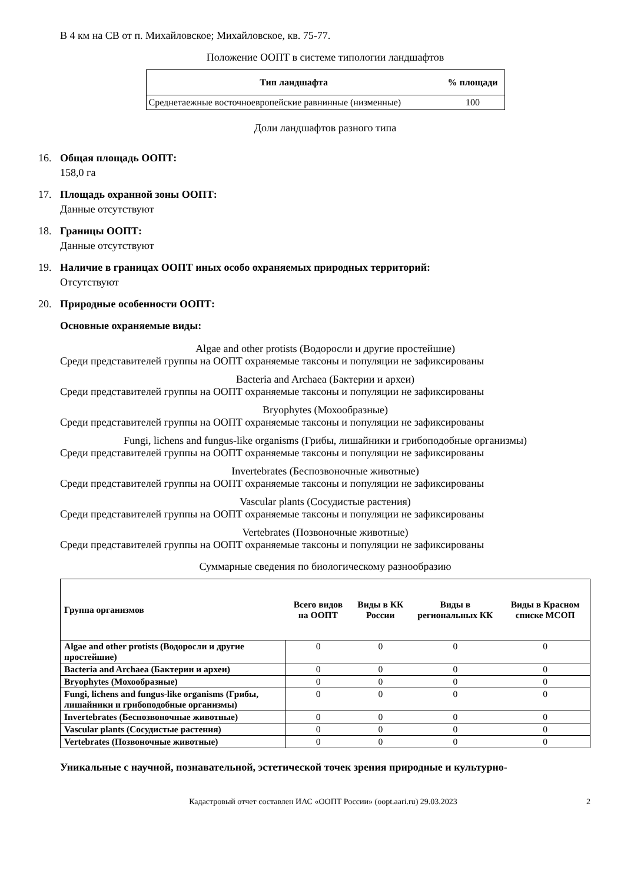В 4 км на СВ от п. Михайловское; Михайловское, кв. 75-77.
Положение ООПТ в системе типологии ландшафтов
| Тип ландшафта | % площади |
| --- | --- |
| Среднетаежные восточноевропейские равнинные (низменные) | 100 |
Доли ландшафтов разного типа
16. Общая площадь ООПТ:
158,0 га
17. Площадь охранной зоны ООПТ:
Данные отсутствуют
18. Границы ООПТ:
Данные отсутствуют
19. Наличие в границах ООПТ иных особо охраняемых природных территорий:
Отсутствуют
20. Природные особенности ООПТ:
Основные охраняемые виды:
Algae and other protists (Водоросли и другие простейшие)
Среди представителей группы на ООПТ охраняемые таксоны и популяции не зафиксированы
Bacteria and Archaea (Бактерии и археи)
Среди представителей группы на ООПТ охраняемые таксоны и популяции не зафиксированы
Bryophytes (Мохообразные)
Среди представителей группы на ООПТ охраняемые таксоны и популяции не зафиксированы
Fungi, lichens and fungus-like organisms (Грибы, лишайники и грибоподобные организмы)
Среди представителей группы на ООПТ охраняемые таксоны и популяции не зафиксированы
Invertebrates (Беспозвоночные животные)
Среди представителей группы на ООПТ охраняемые таксоны и популяции не зафиксированы
Vascular plants (Сосудистые растения)
Среди представителей группы на ООПТ охраняемые таксоны и популяции не зафиксированы
Vertebrates (Позвоночные животные)
Среди представителей группы на ООПТ охраняемые таксоны и популяции не зафиксированы
Суммарные сведения по биологическому разнообразию
| Группа организмов | Всего видов на ООПТ | Виды в КК России | Виды в региональных КК | Виды в Красном списке МСОП |
| --- | --- | --- | --- | --- |
| Algae and other protists (Водоросли и другие простейшие) | 0 | 0 | 0 | 0 |
| Bacteria and Archaea (Бактерии и археи) | 0 | 0 | 0 | 0 |
| Bryophytes (Мохообразные) | 0 | 0 | 0 | 0 |
| Fungi, lichens and fungus-like organisms (Грибы, лишайники и грибоподобные организмы) | 0 | 0 | 0 | 0 |
| Invertebrates (Беспозвоночные животные) | 0 | 0 | 0 | 0 |
| Vascular plants (Сосудистые растения) | 0 | 0 | 0 | 0 |
| Vertebrates (Позвоночные животные) | 0 | 0 | 0 | 0 |
Уникальные с научной, познавательной, эстетической точек зрения природные и культурно-
Кадастровый отчет составлен ИАС «ООПТ России» (oopt.aari.ru) 29.03.2023 2